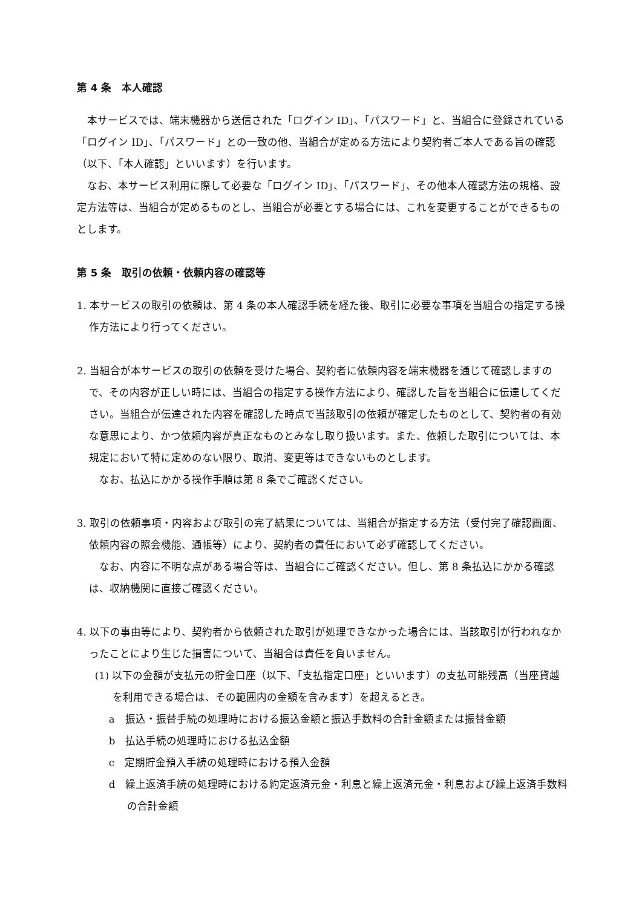第 4 条　本人確認
本サービスでは、端末機器から送信された「ログイン ID」、「パスワード」と、当組合に登録されている「ログイン ID」、「パスワード」との一致の他、当組合が定める方法により契約者ご本人である旨の確認（以下、「本人確認」といいます）を行います。
なお、本サービス利用に際して必要な「ログイン ID」、「パスワード」、その他本人確認方法の規格、設定方法等は、当組合が定めるものとし、当組合が必要とする場合には、これを変更することができるものとします。
第 5 条　取引の依頼・依頼内容の確認等
1. 本サービスの取引の依頼は、第 4 条の本人確認手続を経た後、取引に必要な事項を当組合の指定する操作方法により行ってください。
2. 当組合が本サービスの取引の依頼を受けた場合、契約者に依頼内容を端末機器を通じて確認しますので、その内容が正しい時には、当組合の指定する操作方法により、確認した旨を当組合に伝達してください。当組合が伝達された内容を確認した時点で当該取引の依頼が確定したものとして、契約者の有効な意思により、かつ依頼内容が真正なものとみなし取り扱います。また、依頼した取引については、本規定において特に定めのない限り、取消、変更等はできないものとします。
　なお、払込にかかる操作手順は第 8 条でご確認ください。
3. 取引の依頼事項・内容および取引の完了結果については、当組合が指定する方法（受付完了確認画面、依頼内容の照会機能、通帳等）により、契約者の責任において必ず確認してください。
　なお、内容に不明な点がある場合等は、当組合にご確認ください。但し、第 8 条払込にかかる確認は、収納機関に直接ご確認ください。
4. 以下の事由等により、契約者から依頼された取引が処理できなかった場合には、当該取引が行われなかったことにより生じた損害について、当組合は責任を負いません。
(1) 以下の金額が支払元の貯金口座（以下、「支払指定口座」といいます）の支払可能残高（当座貸越を利用できる場合は、その範囲内の金額を含みます）を超えるとき。
a　振込・振替手続の処理時における振込金額と振込手数料の合計金額または振替金額
b　払込手続の処理時における払込金額
c　定期貯金預入手続の処理時における預入金額
d　繰上返済手続の処理時における約定返済元金・利息と繰上返済元金・利息および繰上返済手数料の合計金額